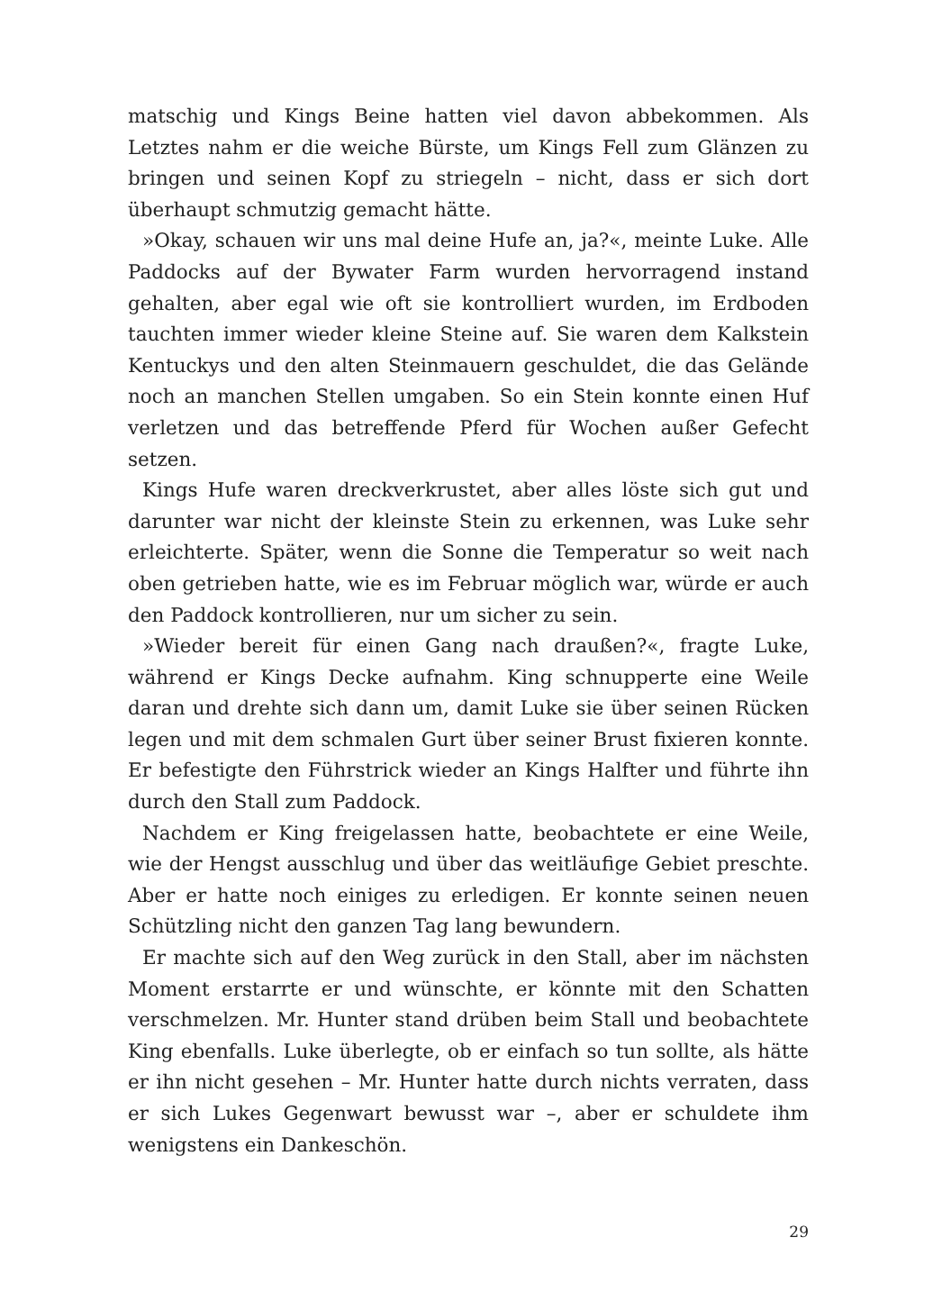matschig und Kings Beine hatten viel davon abbekommen. Als Letztes nahm er die weiche Bürste, um Kings Fell zum Glänzen zu bringen und seinen Kopf zu striegeln – nicht, dass er sich dort überhaupt schmutzig gemacht hätte.
»Okay, schauen wir uns mal deine Hufe an, ja?«, meinte Luke. Alle Paddocks auf der Bywater Farm wurden hervorragend instand gehalten, aber egal wie oft sie kontrolliert wurden, im Erdboden tauchten immer wieder kleine Steine auf. Sie waren dem Kalkstein Kentuckys und den alten Steinmauern geschuldet, die das Gelände noch an manchen Stellen umgaben. So ein Stein konnte einen Huf verletzen und das betreffende Pferd für Wochen außer Gefecht setzen.
Kings Hufe waren dreckverkrustet, aber alles löste sich gut und darunter war nicht der kleinste Stein zu erkennen, was Luke sehr erleichterte. Später, wenn die Sonne die Temperatur so weit nach oben getrieben hatte, wie es im Februar möglich war, würde er auch den Paddock kontrollieren, nur um sicher zu sein.
»Wieder bereit für einen Gang nach draußen?«, fragte Luke, während er Kings Decke aufnahm. King schnupperte eine Weile daran und drehte sich dann um, damit Luke sie über seinen Rücken legen und mit dem schmalen Gurt über seiner Brust fixieren konnte. Er befestigte den Führstrick wieder an Kings Halfter und führte ihn durch den Stall zum Paddock.
Nachdem er King freigelassen hatte, beobachtete er eine Weile, wie der Hengst ausschlug und über das weitläufige Gebiet preschte. Aber er hatte noch einiges zu erledigen. Er konnte seinen neuen Schützling nicht den ganzen Tag lang bewundern.
Er machte sich auf den Weg zurück in den Stall, aber im nächsten Moment erstarrte er und wünschte, er könnte mit den Schatten verschmelzen. Mr. Hunter stand drüben beim Stall und beobachtete King ebenfalls. Luke überlegte, ob er einfach so tun sollte, als hätte er ihn nicht gesehen – Mr. Hunter hatte durch nichts verraten, dass er sich Lukes Gegenwart bewusst war –, aber er schuldete ihm wenigstens ein Dankeschön.
29